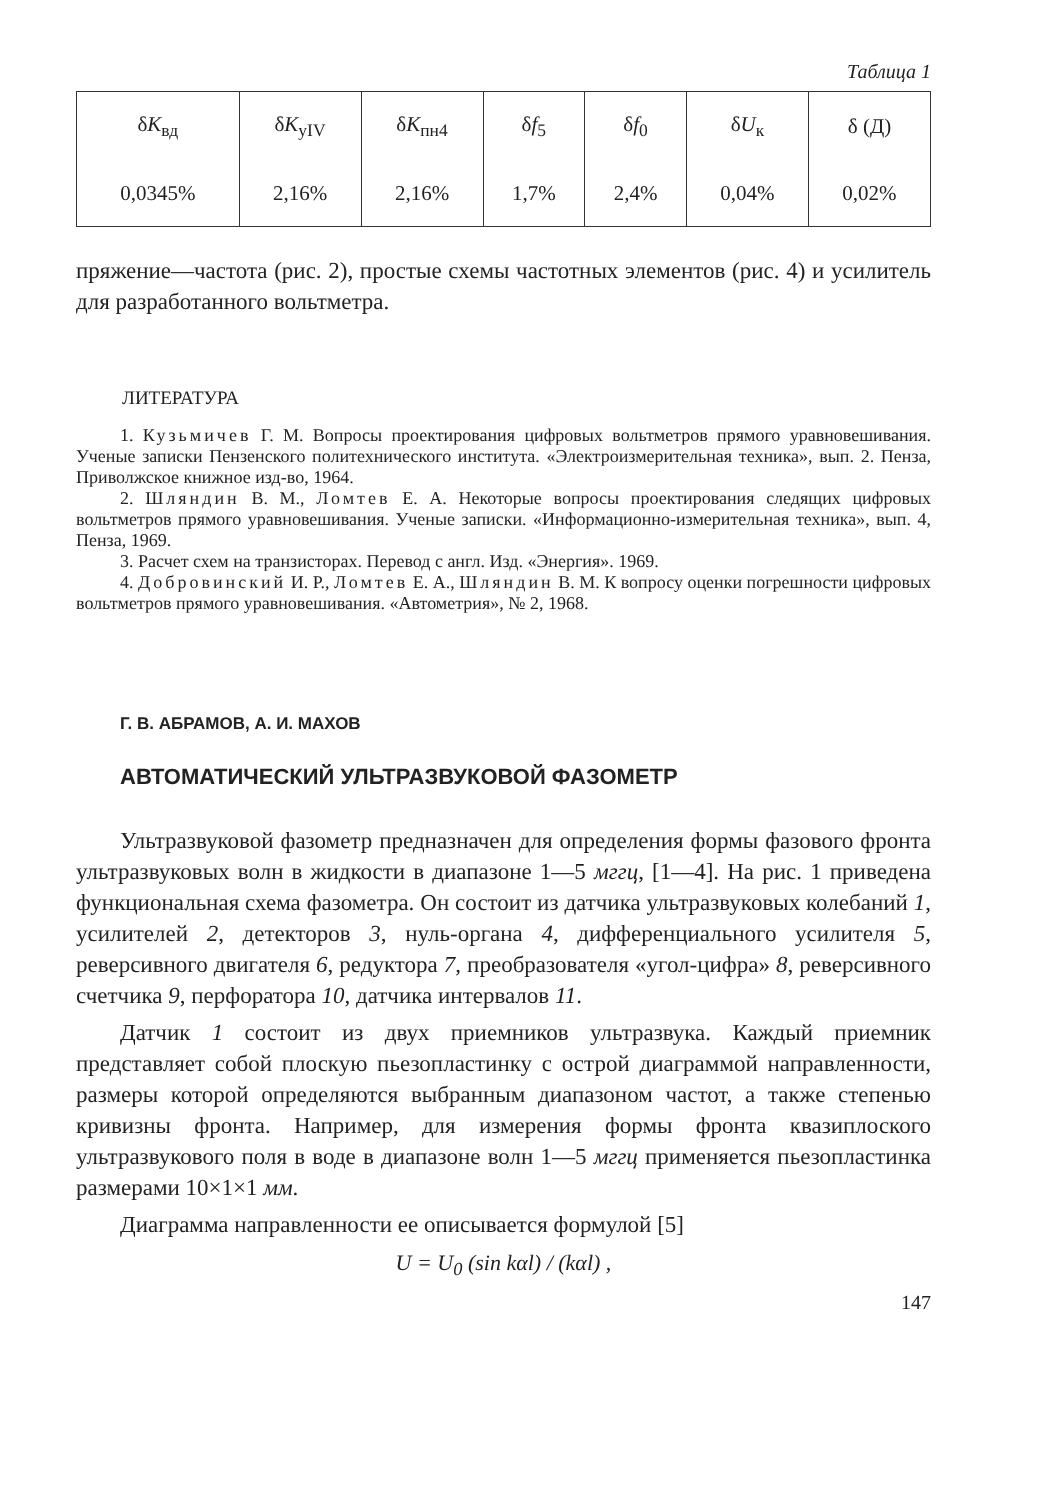Таблица 1
| δ K<sub>вд</sub> | δ K<sub>yIV</sub> | δ K<sub>пн4</sub> | δ f<sub>5</sub> | δ f<sub>0</sub> | δ U<sub>к</sub> | δ (Д) |
| --- | --- | --- | --- | --- | --- | --- |
| 0,0345% | 2,16% | 2,16% | 1,7% | 2,4% | 0,04% | 0,02% |
пряжение—частота (рис. 2), простые схемы частотных элементов (рис. 4) и усилитель для разработанного вольтметра.
ЛИТЕРАТУРА
1. Кузьмичев Г. М. Вопросы проектирования цифровых вольтметров прямого уравновешивания. Ученые записки Пензенского политехнического института. «Электроизмерительная техника», вып. 2. Пенза, Приволжское книжное изд-во, 1964.
2. Шляндин В. М., Ломтев Е. А. Некоторые вопросы проектирования следящих цифровых вольтметров прямого уравновешивания. Ученые записки. «Информационно-измерительная техника», вып. 4, Пенза, 1969.
3. Расчет схем на транзисторах. Перевод с англ. Изд. «Энергия». 1969.
4. Добровинский И. Р., Ломтев Е. А., Шляндин В. М. К вопросу оценки погрешности цифровых вольтметров прямого уравновешивания. «Автометрия», № 2, 1968.
Г. В. АБРАМОВ, А. И. МАХОВ
АВТОМАТИЧЕСКИЙ УЛЬТРАЗВУКОВОЙ ФАЗОМЕТР
Ультразвуковой фазометр предназначен для определения формы фазового фронта ультразвуковых волн в жидкости в диапазоне 1—5 мггц, [1—4]. На рис. 1 приведена функциональная схема фазометра. Он состоит из датчика ультразвуковых колебаний 1, усилителей 2, детекторов 3, нуль-органа 4, дифференциального усилителя 5, реверсивного двигателя 6, редуктора 7, преобразователя «угол-цифра» 8, реверсивного счетчика 9, перфоратора 10, датчика интервалов 11.
Датчик 1 состоит из двух приемников ультразвука. Каждый приемник представляет собой плоскую пьезопластинку с острой диаграммой направленности, размеры которой определяются выбранным диапазоном частот, а также степенью кривизны фронта. Например, для измерения формы фронта квазиплоского ультразвукового поля в воде в диапазоне волн 1—5 мггц применяется пьезопластинка размерами 10×1×1 мм.
Диаграмма направленности ее описывается формулой [5]
U = U<sub>0</sub> (sin kαl) / (kαl) ,
147